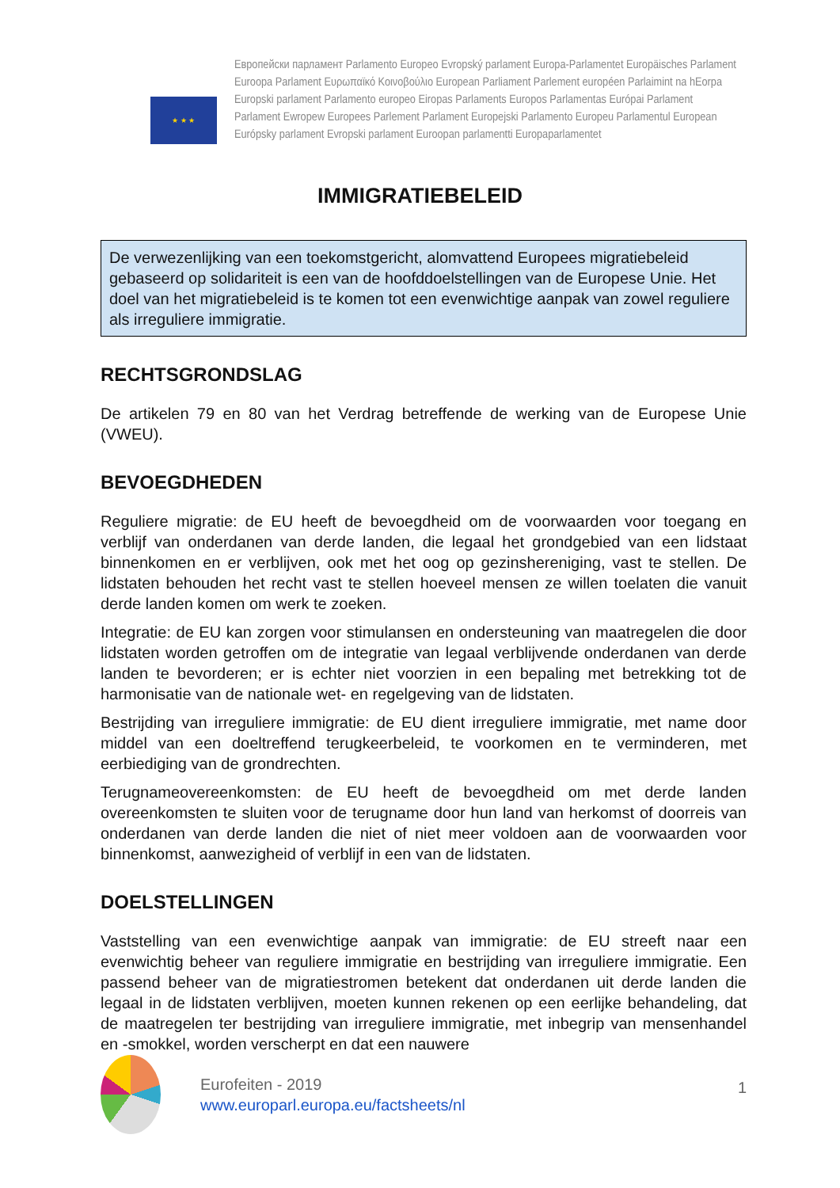★ ★ ★
Европейски парламент Parlamento Europeo Evropský parlament Europa-Parlamentet Europäisches Parlament
Euroopa Parlament Ευρωπαϊκό Κοινοβούλιο European Parliament Parlement européen Parlaimint na hEorpa
Europski parlament Parlamento europeo Eiropas Parlaments Europos Parlamentas Európai Parlament
Parlament Ewropew Europees Parlement Parlament Europejski Parlamento Europeu Parlamentul European
Európsky parlament Evropski parlament Euroopan parlamentti Europaparlamentet
IMMIGRATIEBELEID
De verwezenlijking van een toekomstgericht, alomvattend Europees migratiebeleid gebaseerd op solidariteit is een van de hoofddoelstellingen van de Europese Unie. Het doel van het migratiebeleid is te komen tot een evenwichtige aanpak van zowel reguliere als irreguliere immigratie.
RECHTSGRONDSLAG
De artikelen 79 en 80 van het Verdrag betreffende de werking van de Europese Unie (VWEU).
BEVOEGDHEDEN
Reguliere migratie: de EU heeft de bevoegdheid om de voorwaarden voor toegang en verblijf van onderdanen van derde landen, die legaal het grondgebied van een lidstaat binnenkomen en er verblijven, ook met het oog op gezinshereniging, vast te stellen. De lidstaten behouden het recht vast te stellen hoeveel mensen ze willen toelaten die vanuit derde landen komen om werk te zoeken.
Integratie: de EU kan zorgen voor stimulansen en ondersteuning van maatregelen die door lidstaten worden getroffen om de integratie van legaal verblijvende onderdanen van derde landen te bevorderen; er is echter niet voorzien in een bepaling met betrekking tot de harmonisatie van de nationale wet- en regelgeving van de lidstaten.
Bestrijding van irreguliere immigratie: de EU dient irreguliere immigratie, met name door middel van een doeltreffend terugkeerbeleid, te voorkomen en te verminderen, met eerbiediging van de grondrechten.
Terugnameovereenkomsten: de EU heeft de bevoegdheid om met derde landen overeenkomsten te sluiten voor de terugname door hun land van herkomst of doorreis van onderdanen van derde landen die niet of niet meer voldoen aan de voorwaarden voor binnenkomst, aanwezigheid of verblijf in een van de lidstaten.
DOELSTELLINGEN
Vaststelling van een evenwichtige aanpak van immigratie: de EU streeft naar een evenwichtig beheer van reguliere immigratie en bestrijding van irreguliere immigratie. Een passend beheer van de migratiestromen betekent dat onderdanen uit derde landen die legaal in de lidstaten verblijven, moeten kunnen rekenen op een eerlijke behandeling, dat de maatregelen ter bestrijding van irreguliere immigratie, met inbegrip van mensenhandel en -smokkel, worden verscherpt en dat een nauwere
Eurofeiten - 2019
www.europarl.europa.eu/factsheets/nl
1